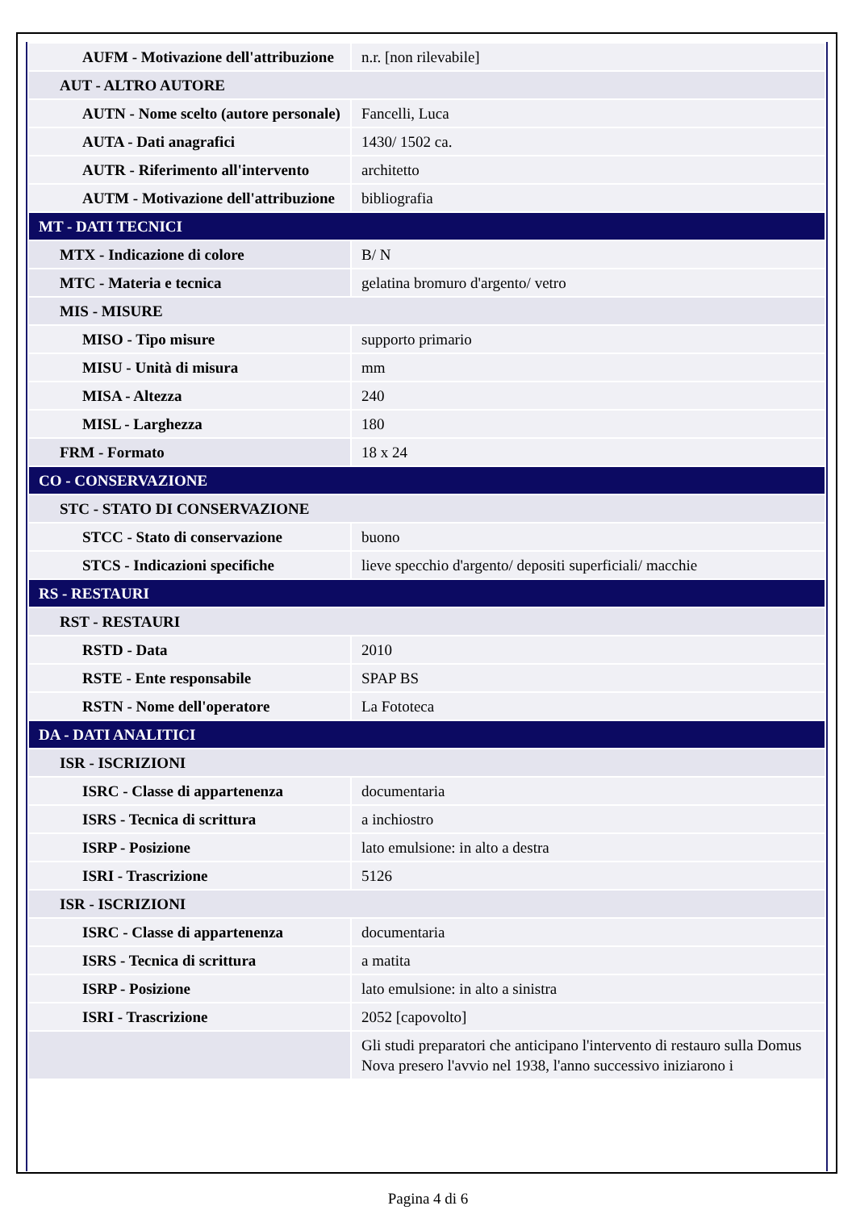| AUFM - Motivazione dell'attribuzione | n.r. [non rilevabile] |
| AUT - ALTRO AUTORE | |
| AUTN - Nome scelto (autore personale) | Fancelli, Luca |
| AUTA - Dati anagrafici | 1430/ 1502 ca. |
| AUTR - Riferimento all'intervento | architetto |
| AUTM - Motivazione dell'attribuzione | bibliografia |
| MT - DATI TECNICI | |
| MTX - Indicazione di colore | B/ N |
| MTC - Materia e tecnica | gelatina bromuro d'argento/ vetro |
| MIS - MISURE | |
| MISO - Tipo misure | supporto primario |
| MISU - Unità di misura | mm |
| MISA - Altezza | 240 |
| MISL - Larghezza | 180 |
| FRM - Formato | 18 x 24 |
| CO - CONSERVAZIONE | |
| STC - STATO DI CONSERVAZIONE | |
| STCC - Stato di conservazione | buono |
| STCS - Indicazioni specifiche | lieve specchio d'argento/ depositi superficiali/ macchie |
| RS - RESTAURI | |
| RST - RESTAURI | |
| RSTD - Data | 2010 |
| RSTE - Ente responsabile | SPAP BS |
| RSTN - Nome dell'operatore | La Fototeca |
| DA - DATI ANALITICI | |
| ISR - ISCRIZIONI | |
| ISRC - Classe di appartenenza | documentaria |
| ISRS - Tecnica di scrittura | a inchiostro |
| ISRP - Posizione | lato emulsione: in alto a destra |
| ISRI - Trascrizione | 5126 |
| ISR - ISCRIZIONI | |
| ISRC - Classe di appartenenza | documentaria |
| ISRS - Tecnica di scrittura | a matita |
| ISRP - Posizione | lato emulsione: in alto a sinistra |
| ISRI - Trascrizione | 2052 [capovolto] |
| | Gli studi preparatori che anticipano l'intervento di restauro sulla Domus Nova presero l'avvio nel 1938, l'anno successivo iniziarono i |
Pagina 4 di 6